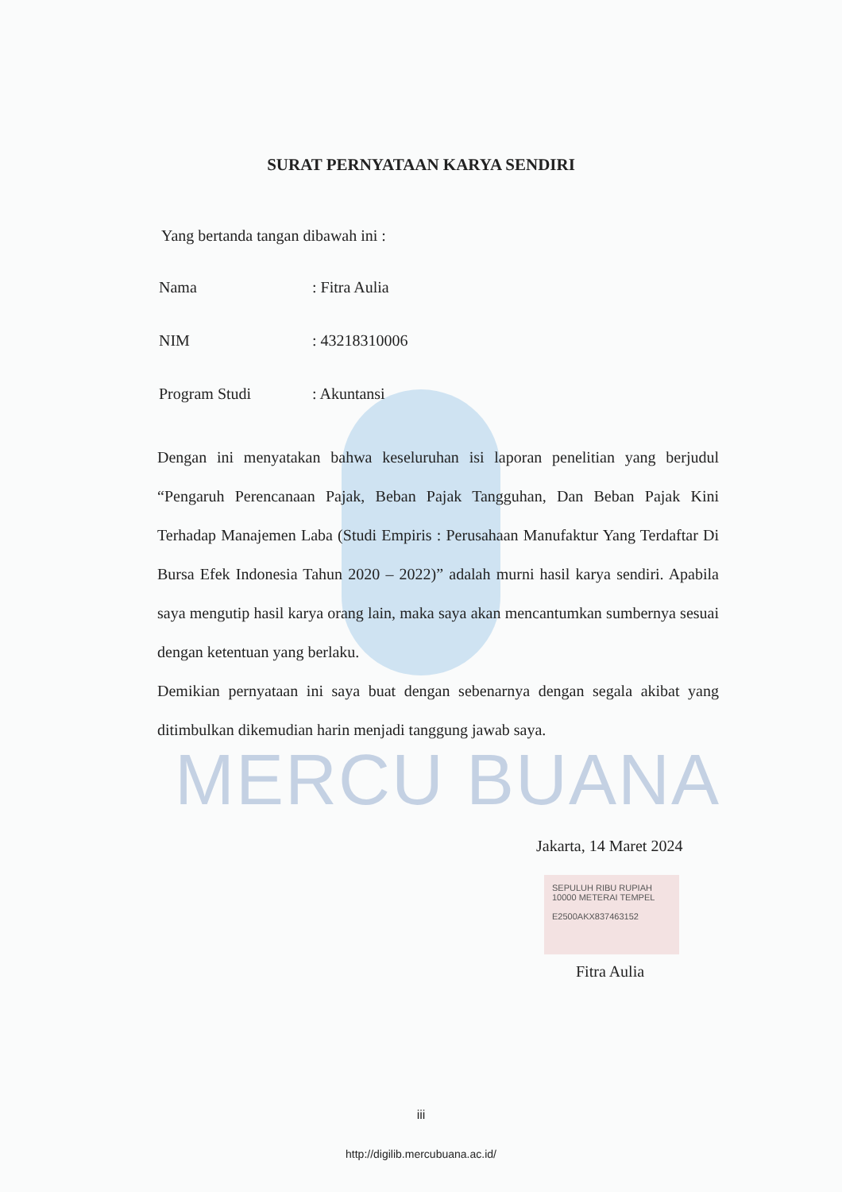MERCU BUANA
SURAT PERNYATAAN KARYA SENDIRI
Yang bertanda tangan dibawah ini :
Nama: Fitra Aulia
NIM: 43218310006
Program Studi: Akuntansi
Dengan ini menyatakan bahwa keseluruhan isi laporan penelitian yang berjudul “Pengaruh Perencanaan Pajak, Beban Pajak Tangguhan, Dan Beban Pajak Kini Terhadap Manajemen Laba (Studi Empiris : Perusahaan Manufaktur Yang Terdaftar Di Bursa Efek Indonesia Tahun 2020 – 2022)” adalah murni hasil karya sendiri. Apabila saya mengutip hasil karya orang lain, maka saya akan mencantumkan sumbernya sesuai dengan ketentuan yang berlaku.
Demikian pernyataan ini saya buat dengan sebenarnya dengan segala akibat yang ditimbulkan dikemudian harin menjadi tanggung jawab saya.
Jakarta, 14 Maret 2024
SEPULUH RIBU RUPIAH 10000 METERAI TEMPEL
E2500AKX837463152
Fitra Aulia
iii
http://digilib.mercubuana.ac.id/